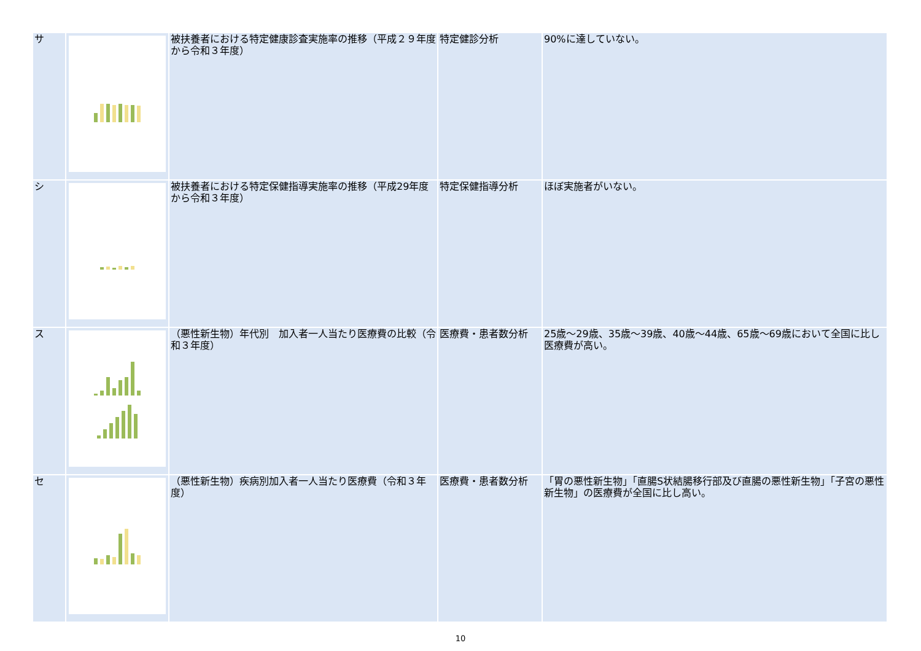| サ | | 被扶養者における特定健康診査実施率の推移（平成２９年度から令和３年度） | 特定健診分析 | 90%に達していない。 |
| シ | | 被扶養者における特定保健指導実施率の推移（平成29年度から令和３年度） | 特定保健指導分析 | ほぼ実施者がいない。 |
| ス | | （悪性新生物）年代別 加入者一人当たり医療費の比較（令和３年度） | 医療費・患者数分析 | 25歳～29歳、35歳～39歳、40歳～44歳、65歳～69歳において全国に比し医療費が高い。 |
| セ | | （悪性新生物）疾病別加入者一人当たり医療費（令和３年度） | 医療費・患者数分析 | 「胃の悪性新生物」「直腸S状結腸移行部及び直腸の悪性新生物」「子宮の悪性新生物」の医療費が全国に比し高い。 |
10